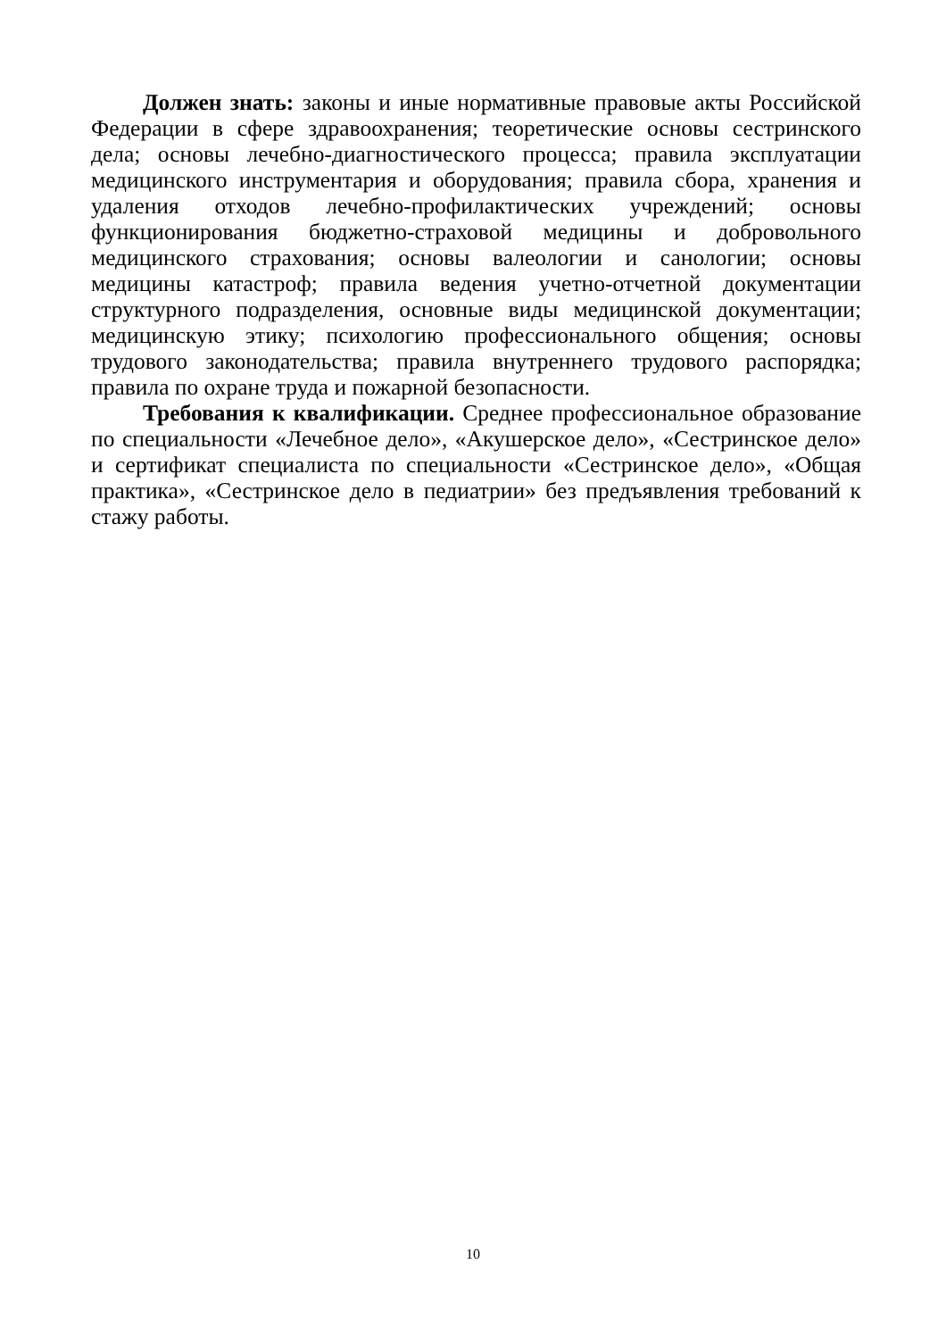Должен знать: законы и иные нормативные правовые акты Российской Федерации в сфере здравоохранения; теоретические основы сестринского дела; основы лечебно-диагностического процесса; правила эксплуатации медицинского инструментария и оборудования; правила сбора, хранения и удаления отходов лечебно-профилактических учреждений; основы функционирования бюджетно-страховой медицины и добровольного медицинского страхования; основы валеологии и санологии; основы медицины катастроф; правила ведения учетно-отчетной документации структурного подразделения, основные виды медицинской документации; медицинскую этику; психологию профессионального общения; основы трудового законодательства; правила внутреннего трудового распорядка; правила по охране труда и пожарной безопасности.
Требования к квалификации. Среднее профессиональное образование по специальности «Лечебное дело», «Акушерское дело», «Сестринское дело» и сертификат специалиста по специальности «Сестринское дело», «Общая практика», «Сестринское дело в педиатрии» без предъявления требований к стажу работы.
10